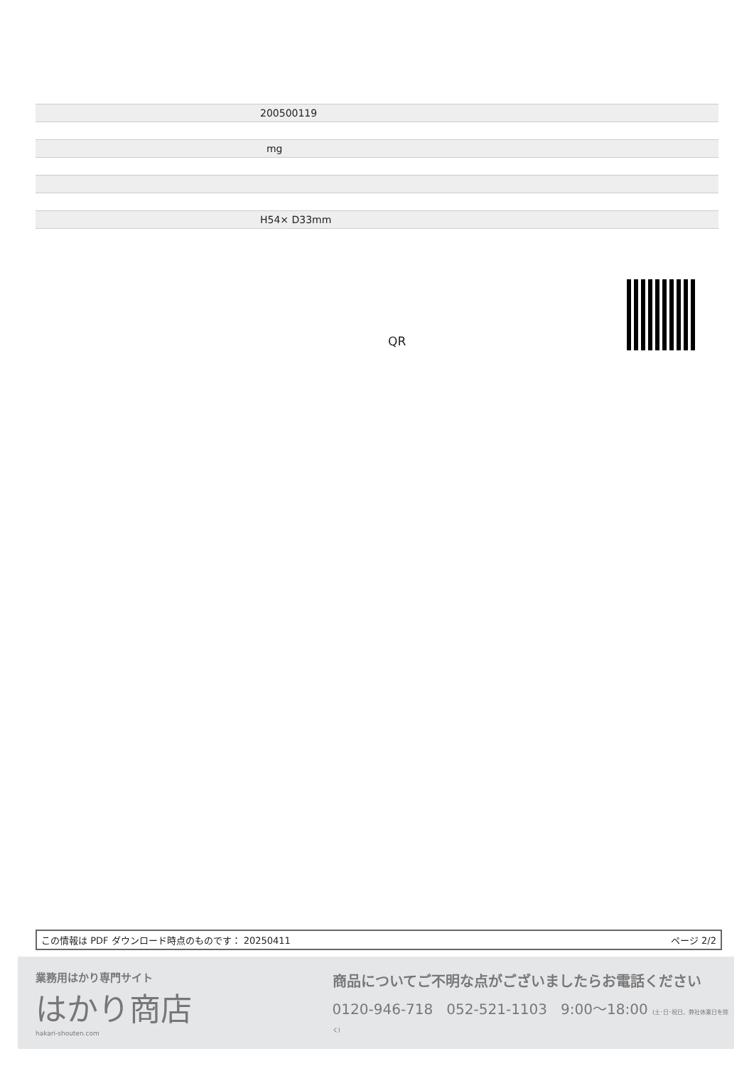| 200500119 |
| mg |
| H54× D33mm |
QR
この情報は PDF ダウンロード時点のものです： 20250411 ページ 2/2
業務用はかり専門サイト
はかり商店
hakari-shouten.com
商品についてご不明な点がございましたらお電話ください
0120-946-718 052-521-1103 9:00〜18:00 (土･日･祝日、弊社休業日を除く)